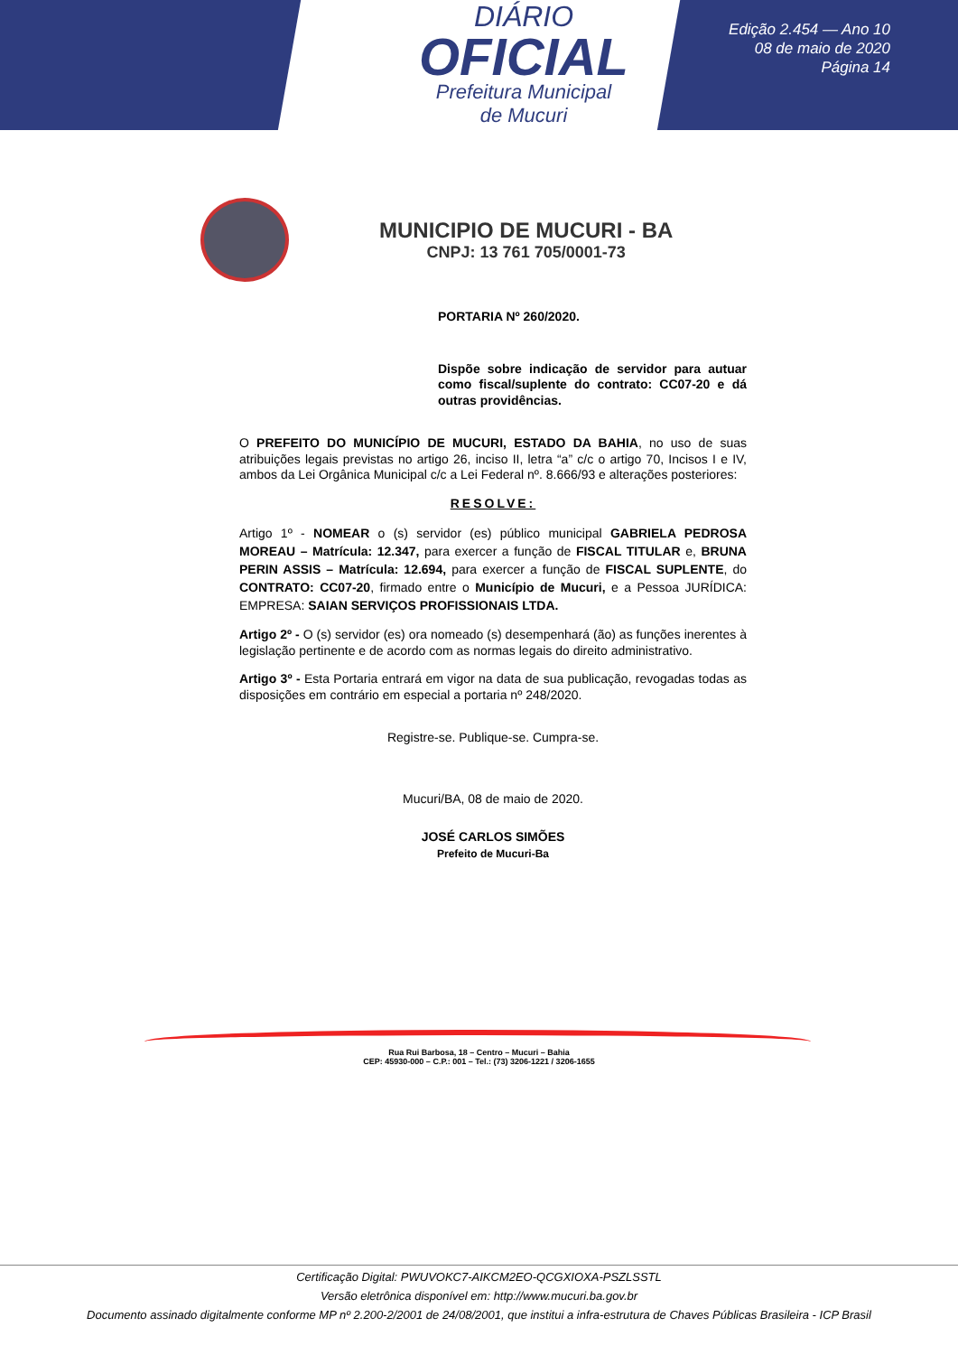DIÁRIO
OFICIAL
Prefeitura Municipal
de Mucuri
Edição 2.454 — Ano 10
08 de maio de 2020
Página 14
MUNICIPIO DE MUCURI - BA
CNPJ: 13 761 705/0001-73
PORTARIA Nº 260/2020.
Dispõe sobre indicação de servidor para autuar como fiscal/suplente do contrato: CC07-20 e dá outras providências.
O PREFEITO DO MUNICÍPIO DE MUCURI, ESTADO DA BAHIA, no uso de suas atribuições legais previstas no artigo 26, inciso II, letra “a” c/c o artigo 70, Incisos I e IV, ambos da Lei Orgânica Municipal c/c a Lei Federal nº. 8.666/93 e alterações posteriores:
RESOLVE:
Artigo 1º - NOMEAR o (s) servidor (es) público municipal GABRIELA PEDROSA MOREAU – Matrícula: 12.347, para exercer a função de FISCAL TITULAR e, BRUNA PERIN ASSIS – Matrícula: 12.694, para exercer a função de FISCAL SUPLENTE, do CONTRATO: CC07-20, firmado entre o Município de Mucuri, e a Pessoa JURÍDICA: EMPRESA: SAIAN SERVIÇOS PROFISSIONAIS LTDA.
Artigo 2º - O (s) servidor (es) ora nomeado (s) desempenhará (ão) as funções inerentes à legislação pertinente e de acordo com as normas legais do direito administrativo.
Artigo 3º - Esta Portaria entrará em vigor na data de sua publicação, revogadas todas as disposições em contrário em especial a portaria nº 248/2020.
Registre-se. Publique-se. Cumpra-se.
Mucuri/BA, 08 de maio de 2020.
JOSÉ CARLOS SIMÕES
Prefeito de Mucuri-Ba
Rua Rui Barbosa, 18 – Centro – Mucuri – Bahia
CEP: 45930-000 – C.P.: 001 – Tel.: (73) 3206-1221 / 3206-1655
Certificação Digital: PWUVOKC7-AIKCM2EO-QCGXIOXA-PSZLSSTL
Versão eletrônica disponível em: http://www.mucuri.ba.gov.br
Documento assinado digitalmente conforme MP nº 2.200-2/2001 de 24/08/2001, que institui a infra-estrutura de Chaves Públicas Brasileira - ICP Brasil